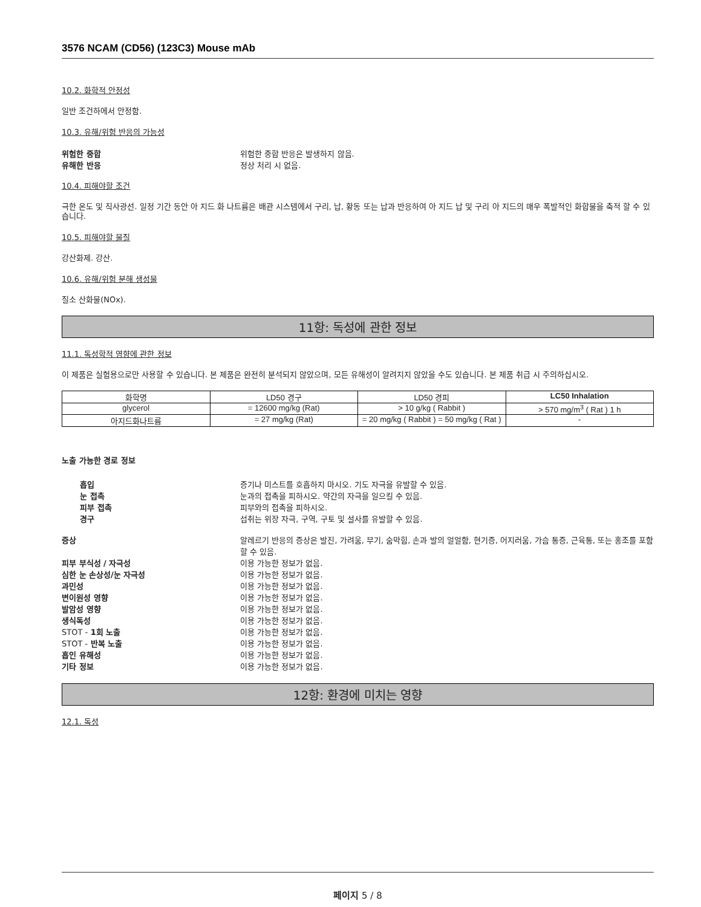3576 NCAM (CD56) (123C3) Mouse mAb
10.2. 화학적 안정성
일반 조건하에서 안정함.
10.3. 유해/위험 반응의 가능성
위험한 중합 위험한 중합 반응은 발생하지 않음.
유해한 반응 정상 처리 시 없음.
10.4. 피해야할 조건
극한 온도 및 직사광선. 일정 기간 동안 아 지드 화 나트륨은 배관 시스템에서 구리, 납, 황동 또는 납과 반응하여 아 지드 납 및 구리 아 지드의 매우 폭발적인 화합물을 축적 할 수 있습니다.
10.5. 피해야할 물질
강산화제. 강산.
10.6. 유해/위험 분해 생성물
질소 산화물(NOx).
11항: 독성에 관한 정보
11.1. 독성학적 영향에 관한 정보
이 제품은 실험용으로만 사용할 수 있습니다. 본 제품은 완전히 분석되지 않았으며, 모든 유해성이 알려지지 않았을 수도 있습니다. 본 제품 취급 시 주의하십시오.
| 화학명 | LD50 경구 | LD50 경피 | LC50 Inhalation |
| --- | --- | --- | --- |
| glycerol | = 12600 mg/kg (Rat) | > 10 g/kg ( Rabbit ) | > 570 mg/m<sup>3</sup> ( Rat ) 1 h |
| 아지드화나트륨 | = 27 mg/kg (Rat) | = 20 mg/kg ( Rabbit ) = 50 mg/kg ( Rat ) | - |
노출 가능한 경로 정보
흡입 증기나 미스트를 호흡하지 마시오. 기도 자극을 유발할 수 있음.
눈 접촉 눈과의 접촉을 피하시오. 약간의 자극을 일으킬 수 있음.
피부 접촉 피부와의 접촉을 피하시오.
경구 섭취는 위장 자극, 구역, 구토 및 설사를 유발할 수 있음.
증상 알레르기 반응의 증상은 발진, 가려움, 부기, 숨막힘, 손과 발의 얼얼함, 현기증, 어지러움, 가슴 통증, 근육통, 또는 홍조를 포함할 수 있음.
피부 부식성 / 자극성 이용 가능한 정보가 없음.
심한 눈 손상성/눈 자극성 이용 가능한 정보가 없음.
과민성 이용 가능한 정보가 없음.
변이원성 영향 이용 가능한 정보가 없음.
발암성 영향 이용 가능한 정보가 없음.
생식독성 이용 가능한 정보가 없음.
STOT - 1회 노출 이용 가능한 정보가 없음.
STOT - 반복 노출 이용 가능한 정보가 없음.
흡인 유해성 이용 가능한 정보가 없음.
기타 정보 이용 가능한 정보가 없음.
12항: 환경에 미치는 영향
12.1. 독성
페이지 5 / 8